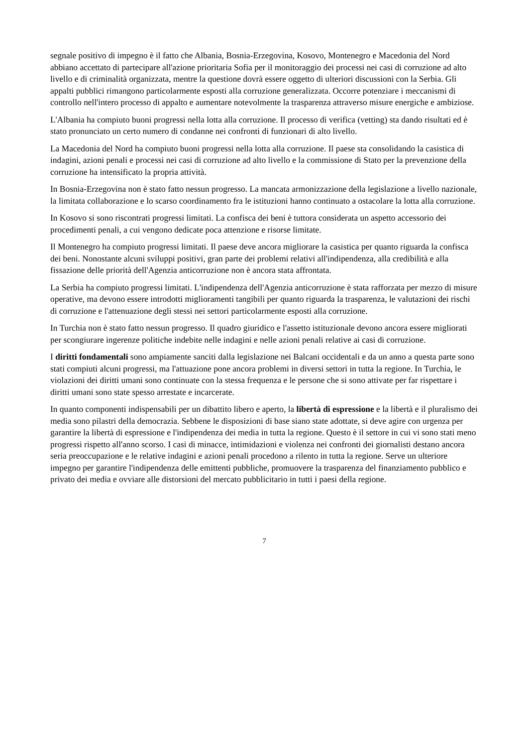segnale positivo di impegno è il fatto che Albania, Bosnia-Erzegovina, Kosovo, Montenegro e Macedonia del Nord abbiano accettato di partecipare all'azione prioritaria Sofia per il monitoraggio dei processi nei casi di corruzione ad alto livello e di criminalità organizzata, mentre la questione dovrà essere oggetto di ulteriori discussioni con la Serbia. Gli appalti pubblici rimangono particolarmente esposti alla corruzione generalizzata. Occorre potenziare i meccanismi di controllo nell'intero processo di appalto e aumentare notevolmente la trasparenza attraverso misure energiche e ambiziose.
L'Albania ha compiuto buoni progressi nella lotta alla corruzione. Il processo di verifica (vetting) sta dando risultati ed è stato pronunciato un certo numero di condanne nei confronti di funzionari di alto livello.
La Macedonia del Nord ha compiuto buoni progressi nella lotta alla corruzione. Il paese sta consolidando la casistica di indagini, azioni penali e processi nei casi di corruzione ad alto livello e la commissione di Stato per la prevenzione della corruzione ha intensificato la propria attività.
In Bosnia-Erzegovina non è stato fatto nessun progresso. La mancata armonizzazione della legislazione a livello nazionale, la limitata collaborazione e lo scarso coordinamento fra le istituzioni hanno continuato a ostacolare la lotta alla corruzione.
In Kosovo si sono riscontrati progressi limitati. La confisca dei beni è tuttora considerata un aspetto accessorio dei procedimenti penali, a cui vengono dedicate poca attenzione e risorse limitate.
Il Montenegro ha compiuto progressi limitati. Il paese deve ancora migliorare la casistica per quanto riguarda la confisca dei beni. Nonostante alcuni sviluppi positivi, gran parte dei problemi relativi all'indipendenza, alla credibilità e alla fissazione delle priorità dell'Agenzia anticorruzione non è ancora stata affrontata.
La Serbia ha compiuto progressi limitati. L'indipendenza dell'Agenzia anticorruzione è stata rafforzata per mezzo di misure operative, ma devono essere introdotti miglioramenti tangibili per quanto riguarda la trasparenza, le valutazioni dei rischi di corruzione e l'attenuazione degli stessi nei settori particolarmente esposti alla corruzione.
In Turchia non è stato fatto nessun progresso. Il quadro giuridico e l'assetto istituzionale devono ancora essere migliorati per scongiurare ingerenze politiche indebite nelle indagini e nelle azioni penali relative ai casi di corruzione.
I diritti fondamentali sono ampiamente sanciti dalla legislazione nei Balcani occidentali e da un anno a questa parte sono stati compiuti alcuni progressi, ma l'attuazione pone ancora problemi in diversi settori in tutta la regione. In Turchia, le violazioni dei diritti umani sono continuate con la stessa frequenza e le persone che si sono attivate per far rispettare i diritti umani sono state spesso arrestate e incarcerate.
In quanto componenti indispensabili per un dibattito libero e aperto, la libertà di espressione e la libertà e il pluralismo dei media sono pilastri della democrazia. Sebbene le disposizioni di base siano state adottate, si deve agire con urgenza per garantire la libertà di espressione e l'indipendenza dei media in tutta la regione. Questo è il settore in cui vi sono stati meno progressi rispetto all'anno scorso. I casi di minacce, intimidazioni e violenza nei confronti dei giornalisti destano ancora seria preoccupazione e le relative indagini e azioni penali procedono a rilento in tutta la regione. Serve un ulteriore impegno per garantire l'indipendenza delle emittenti pubbliche, promuovere la trasparenza del finanziamento pubblico e privato dei media e ovviare alle distorsioni del mercato pubblicitario in tutti i paesi della regione.
7